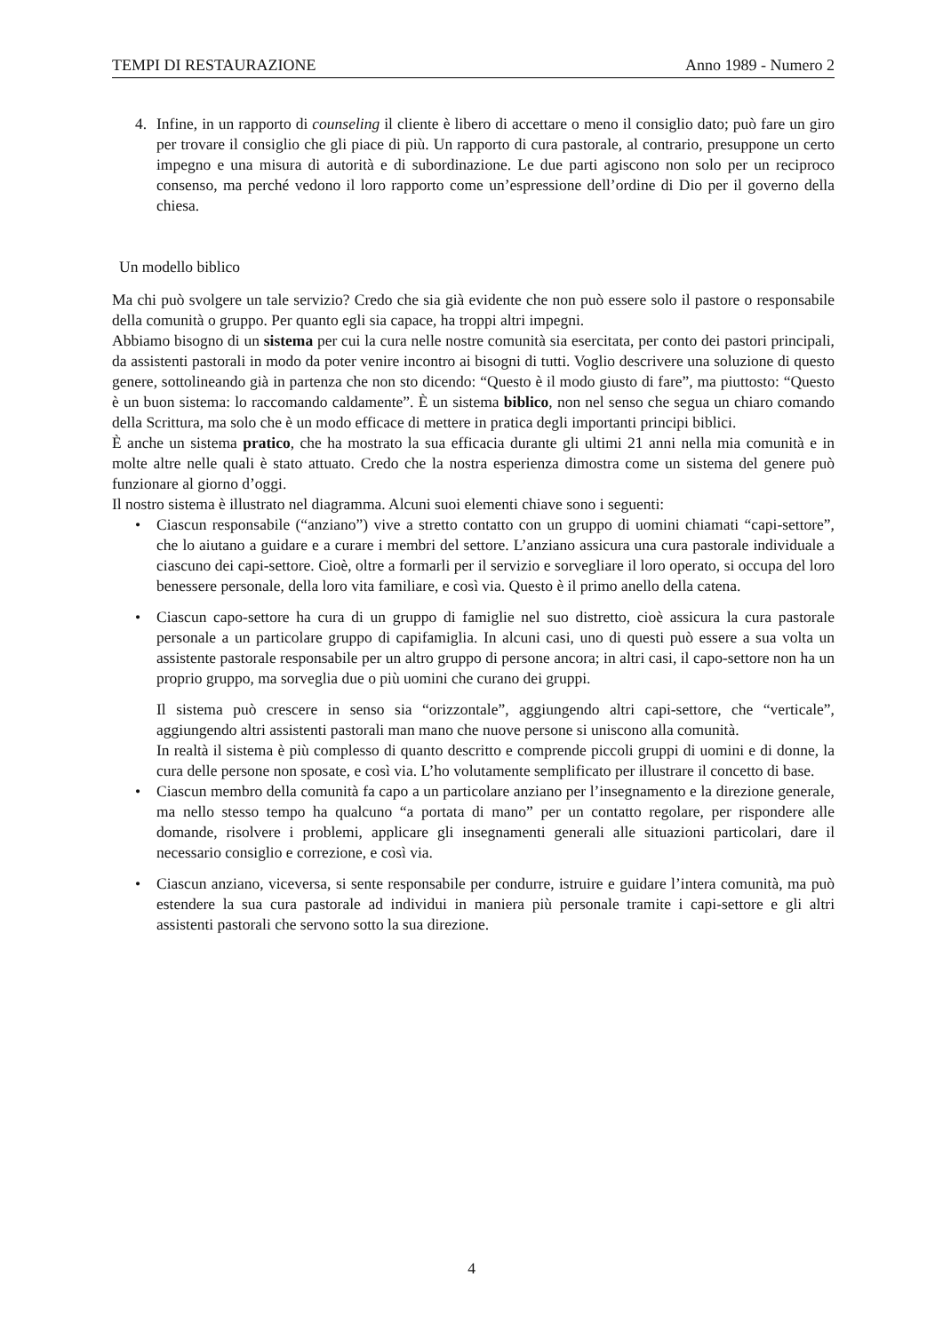TEMPI DI RESTAURAZIONE Anno 1989 - Numero 2
4. Infine, in un rapporto di counseling il cliente è libero di accettare o meno il consiglio dato; può fare un giro per trovare il consiglio che gli piace di più. Un rapporto di cura pastorale, al contrario, presuppone un certo impegno e una misura di autorità e di subordinazione. Le due parti agiscono non solo per un reciproco consenso, ma perché vedono il loro rapporto come un’espressione dell’ordine di Dio per il governo della chiesa.
Un modello biblico
Ma chi può svolgere un tale servizio? Credo che sia già evidente che non può essere solo il pastore o responsabile della comunità o gruppo. Per quanto egli sia capace, ha troppi altri impegni.
Abbiamo bisogno di un sistema per cui la cura nelle nostre comunità sia esercitata, per conto dei pastori principali, da assistenti pastorali in modo da poter venire incontro ai bisogni di tutti. Voglio descrivere una soluzione di questo genere, sottolineando già in partenza che non sto dicendo: “Questo è il modo giusto di fare”, ma piuttosto: “Questo è un buon sistema: lo raccomando caldamente”. È un sistema biblico, non nel senso che segua un chiaro comando della Scrittura, ma solo che è un modo efficace di mettere in pratica degli importanti principi biblici.
È anche un sistema pratico, che ha mostrato la sua efficacia durante gli ultimi 21 anni nella mia comunità e in molte altre nelle quali è stato attuato. Credo che la nostra esperienza dimostra come un sistema del genere può funzionare al giorno d’oggi.
Il nostro sistema è illustrato nel diagramma. Alcuni suoi elementi chiave sono i seguenti:
• Ciascun responsabile (“anziano”) vive a stretto contatto con un gruppo di uomini chiamati “capi-settore”, che lo aiutano a guidare e a curare i membri del settore. L’anziano assicura una cura pastorale individuale a ciascuno dei capi-settore. Cioè, oltre a formarli per il servizio e sorvegliare il loro operato, si occupa del loro benessere personale, della loro vita familiare, e così via. Questo è il primo anello della catena.
• Ciascun capo-settore ha cura di un gruppo di famiglie nel suo distretto, cioè assicura la cura pastorale personale a un particolare gruppo di capifamiglia. In alcuni casi, uno di questi può essere a sua volta un assistente pastorale responsabile per un altro gruppo di persone ancora; in altri casi, il capo-settore non ha un proprio gruppo, ma sorveglia due o più uomini che curano dei gruppi.
Il sistema può crescere in senso sia “orizzontale”, aggiungendo altri capi-settore, che “verticale”, aggiungendo altri assistenti pastorali man mano che nuove persone si uniscono alla comunità.
In realtà il sistema è più complesso di quanto descritto e comprende piccoli gruppi di uomini e di donne, la cura delle persone non sposate, e così via. L’ho volutamente semplificato per illustrare il concetto di base.
• Ciascun membro della comunità fa capo a un particolare anziano per l’insegnamento e la direzione generale, ma nello stesso tempo ha qualcuno “a portata di mano” per un contatto regolare, per rispondere alle domande, risolvere i problemi, applicare gli insegnamenti generali alle situazioni particolari, dare il necessario consiglio e correzione, e così via.
• Ciascun anziano, viceversa, si sente responsabile per condurre, istruire e guidare l’intera comunità, ma può estendere la sua cura pastorale ad individui in maniera più personale tramite i capi-settore e gli altri assistenti pastorali che servono sotto la sua direzione.
4